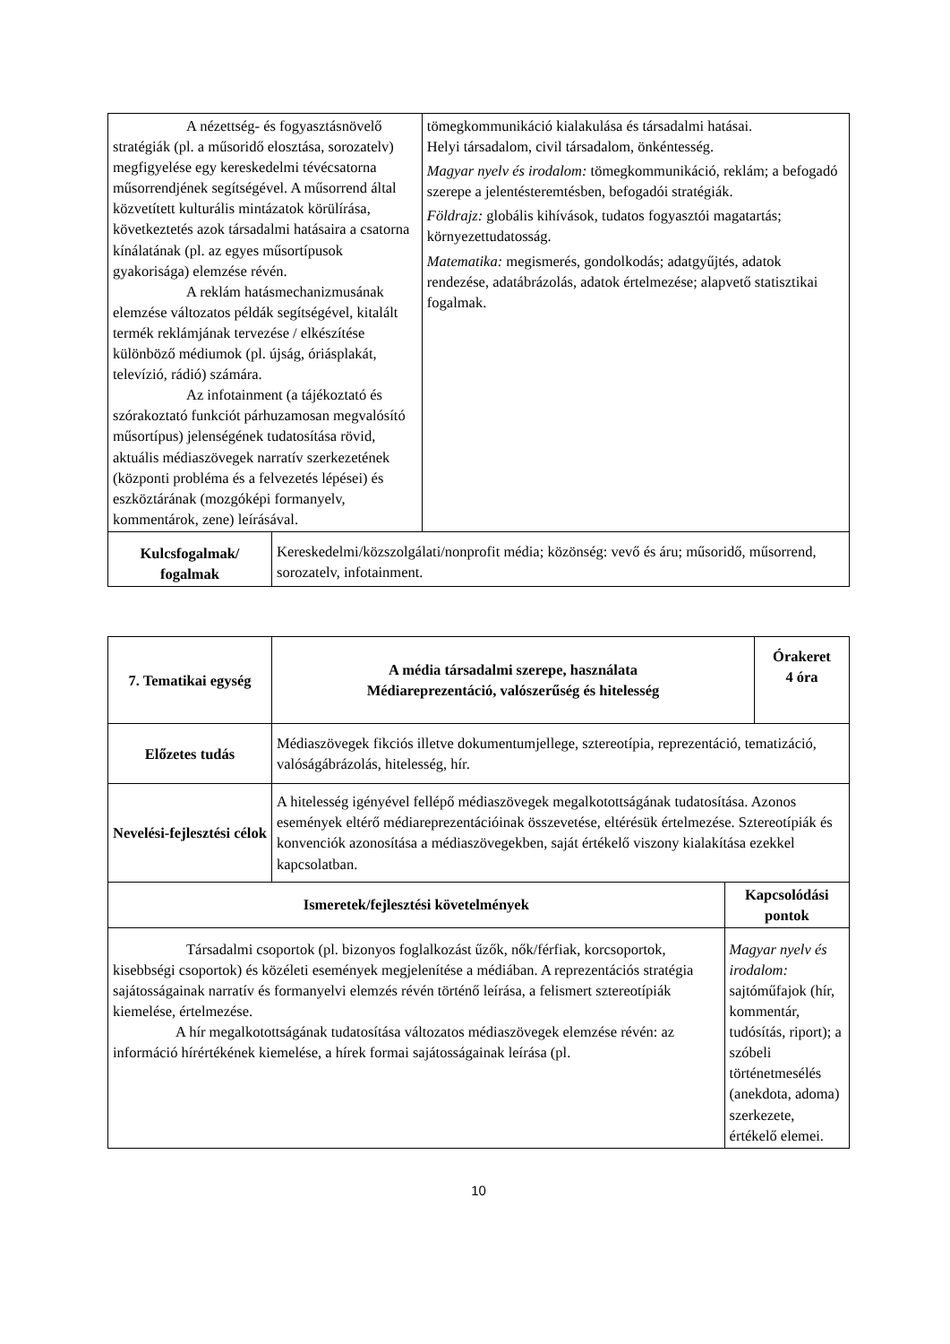| A nézettség- és fogyasztásnövelő stratégiák (pl. a műsoridő elosztása, sorozatelv) megfigyelése egy kereskedelmi tévécsatorna műsorrendjének segítségével. A műsorrend által közvetített kulturális mintázatok körülírása, következtetés azok társadalmi hatásaira a csatorna kínálatának (pl. az egyes műsortípusok gyakorisága) elemzése révén. A reklám hatásmechanizmusának elemzése változatos példák segítségével, kitalált termék reklámjának tervezése / elkészítése különböző médiumok (pl. újság, óriásplakát, televízió, rádió) számára. Az infotainment (a tájékoztató és szórakoztató funkciót párhuzamosan megvalósító műsortípus) jelenségének tudatosítása rövid, aktuális médiaszövegek narratív szerkezetének (központi probléma és a felvezetés lépései) és eszköztárának (mozgóképi formanyelv, kommentárok, zene) leírásával. | | tömegkommunikáció kialakulása és társadalmi hatásai. Helyi társadalom, civil társadalom, önkéntesség. Magyar nyelv és irodalom: tömegkommunikáció, reklám; a befogadó szerepe a jelentésteremtésben, befogadói stratégiák. Földrajz: globális kihívások, tudatos fogyasztói magatartás; környezettudatosság. Matematika: megismerés, gondolkodás; adatgyűjtés, adatok rendezése, adatábrázolás, adatok értelmezése; alapvető statisztikai fogalmak. |
| Kulcsfogalmak/ fogalmak | Kereskedelmi/közszolgálati/nonprofit média; közönség: vevő és áru; műsoridő, műsorrend, sorozatelv, infotainment. | |
| 7. Tematikai egység | A média társadalmi szerepe, használata Médiareprezentáció, valószerűség és hitelesség | | Órakeret 4 óra |
| --- | --- | --- | --- |
| Előzetes tudás | Médiaszövegek fikciós illetve dokumentumjellege, sztereotípia, reprezentáció, tematizáció, valóságábrázolás, hitelesség, hír. | | |
| Nevelési-fejlesztési célok | A hitelesség igényével fellépő médiaszövegek megalkotottságának tudatosítása. Azonos események eltérő médiareprezentációinak összevetése, eltérésük értelmezése. Sztereotípiák és konvenciók azonosítása a médiaszövegekben, saját értékelő viszony kialakítása ezekkel kapcsolatban. | | |
| Ismeretek/fejlesztési követelmények | | Kapcsolódási pontok | |
| Társadalmi csoportok (pl. bizonyos foglalkozást űzők, nők/férfiak, korcsoportok, kisebbségi csoportok) és közéleti események megjelenítése a médiában. A reprezentációs stratégia sajátosságainak narratív és formanyelvi elemzés révén történő leírása, a felismert sztereotípiák kiemelése, értelmezése. A hír megalkotottságának tudatosítása változatos médiaszövegek elemzése révén: az információ hírértékének kiemelése, a hírek formai sajátosságainak leírása (pl. | | Magyar nyelv és irodalom: sajtóműfajok (hír, kommentár, tudósítás, riport); a szóbeli történetmesélés (anekdota, adoma) szerkezete, értékelő elemei. | |
10